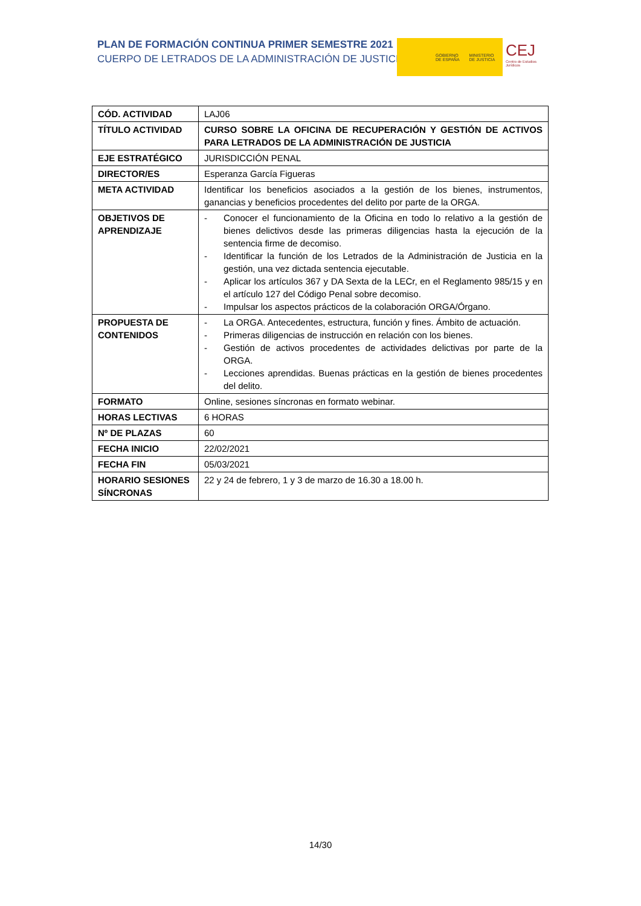PLAN DE FORMACIÓN CONTINUA PRIMER SEMESTRE 2021
CUERPO DE LETRADOS DE LA ADMINISTRACIÓN DE JUSTICIA
GOBIERNO
DE ESPAÑA
MINISTERIO
DE JUSTICIA
CEJ Centro de Estudios Jurídicos
| CÓD. ACTIVIDAD | LAJ06 |
| TÍTULO ACTIVIDAD | CURSO SOBRE LA OFICINA DE RECUPERACIÓN Y GESTIÓN DE ACTIVOS PARA LETRADOS DE LA ADMINISTRACIÓN DE JUSTICIA |
| EJE ESTRATÉGICO | JURISDICCIÓN PENAL |
| DIRECTOR/ES | Esperanza García Figueras |
| META ACTIVIDAD | Identificar los beneficios asociados a la gestión de los bienes, instrumentos, ganancias y beneficios procedentes del delito por parte de la ORGA. |
| OBJETIVOS DE APRENDIZAJE | - Conocer el funcionamiento de la Oficina en todo lo relativo a la gestión de bienes delictivos desde las primeras diligencias hasta la ejecución de la sentencia firme de decomiso. - Identificar la función de los Letrados de la Administración de Justicia en la gestión, una vez dictada sentencia ejecutable. - Aplicar los artículos 367 y DA Sexta de la LECr, en el Reglamento 985/15 y en el artículo 127 del Código Penal sobre decomiso. - Impulsar los aspectos prácticos de la colaboración ORGA/Órgano. |
| PROPUESTA DE CONTENIDOS | - La ORGA. Antecedentes, estructura, función y fines. Ámbito de actuación. - Primeras diligencias de instrucción en relación con los bienes. - Gestión de activos procedentes de actividades delictivas por parte de la ORGA. - Lecciones aprendidas. Buenas prácticas en la gestión de bienes procedentes del delito. |
| FORMATO | Online, sesiones síncronas en formato webinar. |
| HORAS LECTIVAS | 6 HORAS |
| Nº DE PLAZAS | 60 |
| FECHA INICIO | 22/02/2021 |
| FECHA FIN | 05/03/2021 |
| HORARIO SESIONES SÍNCRONAS | 22 y 24 de febrero, 1 y 3 de marzo de 16.30 a 18.00 h. |
14/30